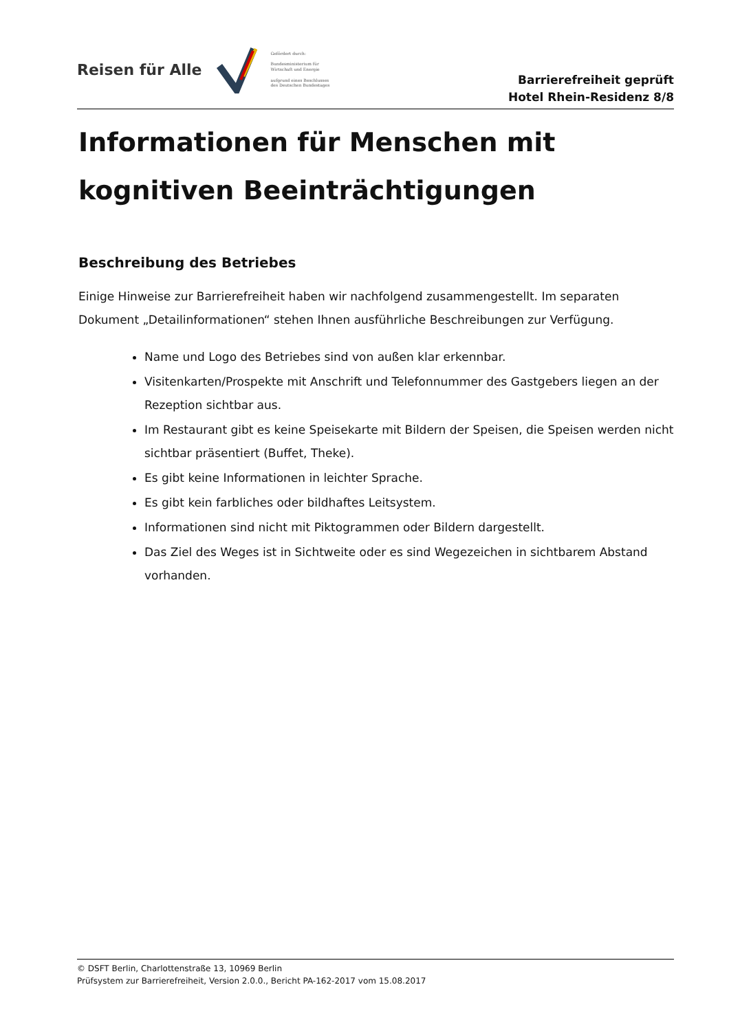Reisen für Alle
Gefördert durch:
Bundesministerium für Wirtschaft und Energie
aufgrund eines Beschlusses des Deutschen Bundestages
Barrierefreiheit geprüft
Hotel Rhein-Residenz 8/8
Informationen für Menschen mit kognitiven Beeinträchtigungen
Beschreibung des Betriebes
Einige Hinweise zur Barrierefreiheit haben wir nachfolgend zusammengestellt. Im separaten Dokument „Detailinformationen“ stehen Ihnen ausführliche Beschreibungen zur Verfügung.
Name und Logo des Betriebes sind von außen klar erkennbar.
Visitenkarten/Prospekte mit Anschrift und Telefonnummer des Gastgebers liegen an der Rezeption sichtbar aus.
Im Restaurant gibt es keine Speisekarte mit Bildern der Speisen, die Speisen werden nicht sichtbar präsentiert (Buffet, Theke).
Es gibt keine Informationen in leichter Sprache.
Es gibt kein farbliches oder bildhaftes Leitsystem.
Informationen sind nicht mit Piktogrammen oder Bildern dargestellt.
Das Ziel des Weges ist in Sichtweite oder es sind Wegezeichen in sichtbarem Abstand vorhanden.
© DSFT Berlin, Charlottenstraße 13, 10969 Berlin
Prüfsystem zur Barrierefreiheit, Version 2.0.0., Bericht PA-162-2017 vom 15.08.2017